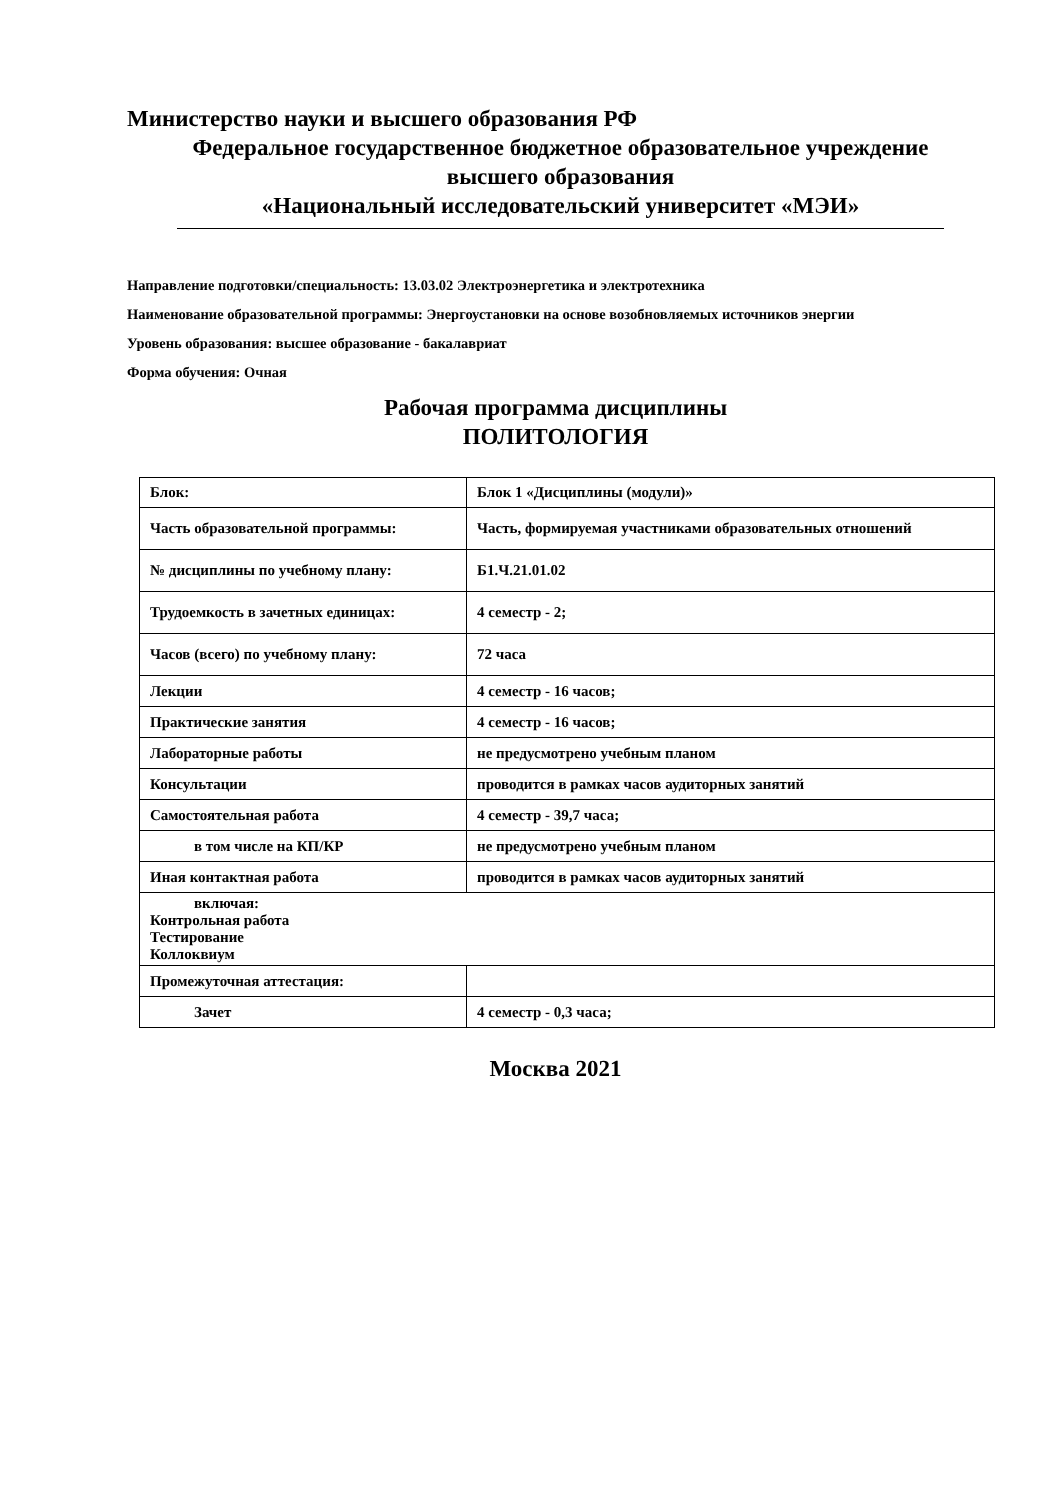Министерство науки и высшего образования РФ
Федеральное государственное бюджетное образовательное учреждение
высшего образования
«Национальный исследовательский университет «МЭИ»
Направление подготовки/специальность: 13.03.02 Электроэнергетика и электротехника
Наименование образовательной программы: Энергоустановки на основе возобновляемых источников энергии
Уровень образования: высшее образование - бакалавриат
Форма обучения: Очная
Рабочая программа дисциплины
ПОЛИТОЛОГИЯ
| Блок: | Блок 1 «Дисциплины (модули)» |
| Часть образовательной программы: | Часть, формируемая участниками образовательных отношений |
| № дисциплины по учебному плану: | Б1.Ч.21.01.02 |
| Трудоемкость в зачетных единицах: | 4 семестр - 2; |
| Часов (всего) по учебному плану: | 72 часа |
| Лекции | 4 семестр - 16 часов; |
| Практические занятия | 4 семестр - 16 часов; |
| Лабораторные работы | не предусмотрено учебным планом |
| Консультации | проводится в рамках часов аудиторных занятий |
| Самостоятельная работа | 4 семестр - 39,7 часа; |
| в том числе на КП/КР | не предусмотрено учебным планом |
| Иная контактная работа | проводится в рамках часов аудиторных занятий |
| включая: Контрольная работа Тестирование Коллоквиум | |
| Промежуточная аттестация: | |
| Зачет | 4 семестр - 0,3 часа; |
Москва 2021